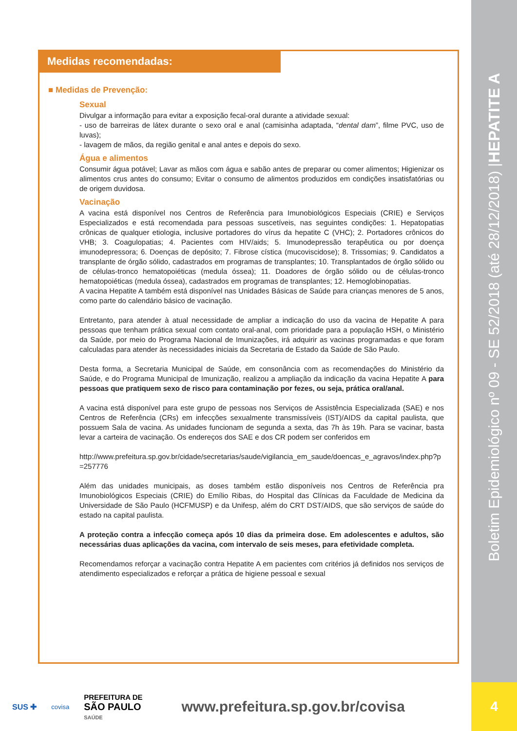Boletim Epidemiológico nº 09 - SE 52/2018 (até 28/12/2018) | HEPATITE A
4
Medidas recomendadas:
■ Medidas de Prevenção:
Sexual
Divulgar a informação para evitar a exposição fecal-oral durante a atividade sexual:
- uso de barreiras de látex durante o sexo oral e anal (camisinha adaptada, “dental dam”, filme PVC, uso de luvas);
- lavagem de mãos, da região genital e anal antes e depois do sexo.
Água e alimentos
Consumir água potável; Lavar as mãos com água e sabão antes de preparar ou comer alimentos; Higienizar os alimentos crus antes do consumo; Evitar o consumo de alimentos produzidos em condições insatisfatórias ou de origem duvidosa.
Vacinação
A vacina está disponível nos Centros de Referência para Imunobiológicos Especiais (CRIE) e Serviços Especializados e está recomendada para pessoas suscetíveis, nas seguintes condições: 1. Hepatopatias crônicas de qualquer etiologia, inclusive portadores do vírus da hepatite C (VHC); 2. Portadores crônicos do VHB; 3. Coagulopatias; 4. Pacientes com HIV/aids; 5. Imunodepressão terapêutica ou por doença imunodepressora; 6. Doenças de depósito; 7. Fibrose cística (mucoviscidose); 8. Trissomias; 9. Candidatos a transplante de órgão sólido, cadastrados em programas de transplantes; 10. Transplantados de órgão sólido ou de células-tronco hematopoiéticas (medula óssea); 11. Doadores de órgão sólido ou de células-tronco hematopoiéticas (medula óssea), cadastrados em programas de transplantes; 12. Hemoglobinopatias.
A vacina Hepatite A também está disponível nas Unidades Básicas de Saúde para crianças menores de 5 anos, como parte do calendário básico de vacinação.
Entretanto, para atender à atual necessidade de ampliar a indicação do uso da vacina de Hepatite A para pessoas que tenham prática sexual com contato oral-anal, com prioridade para a população HSH, o Ministério da Saúde, por meio do Programa Nacional de Imunizações, irá adquirir as vacinas programadas e que foram calculadas para atender às necessidades iniciais da Secretaria de Estado da Saúde de São Paulo.
Desta forma, a Secretaria Municipal de Saúde, em consonância com as recomendações do Ministério da Saúde, e do Programa Municipal de Imunização, realizou a ampliação da indicação da vacina Hepatite A para pessoas que pratiquem sexo de risco para contaminação por fezes, ou seja, prática oral/anal.
A vacina está disponível para este grupo de pessoas nos Serviços de Assistência Especializada (SAE) e nos Centros de Referência (CRs) em infecções sexualmente transmissíveis (IST)/AIDS da capital paulista, que possuem Sala de vacina. As unidades funcionam de segunda a sexta, das 7h às 19h. Para se vacinar, basta levar a carteira de vacinação. Os endereços dos SAE e dos CR podem ser conferidos em
http://www.prefeitura.sp.gov.br/cidade/secretarias/saude/vigilancia_em_saude/doencas_e_agravos/index.php?p=257776
Além das unidades municipais, as doses também estão disponíveis nos Centros de Referência pra Imunobiológicos Especiais (CRIE) do Emílio Ribas, do Hospital das Clínicas da Faculdade de Medicina da Universidade de São Paulo (HCFMUSP) e da Unifesp, além do CRT DST/AIDS, que são serviços de saúde do estado na capital paulista.
A proteção contra a infecção começa após 10 dias da primeira dose. Em adolescentes e adultos, são necessárias duas aplicações da vacina, com intervalo de seis meses, para efetividade completa.
Recomendamos reforçar a vacinação contra Hepatite A em pacientes com critérios já definidos nos serviços de atendimento especializados e reforçar a prática de higiene pessoal e sexual
SUS ✚ covisa PREFEITURA DE
SÃO PAULO
SAÚDE www.prefeitura.sp.gov.br/covisa